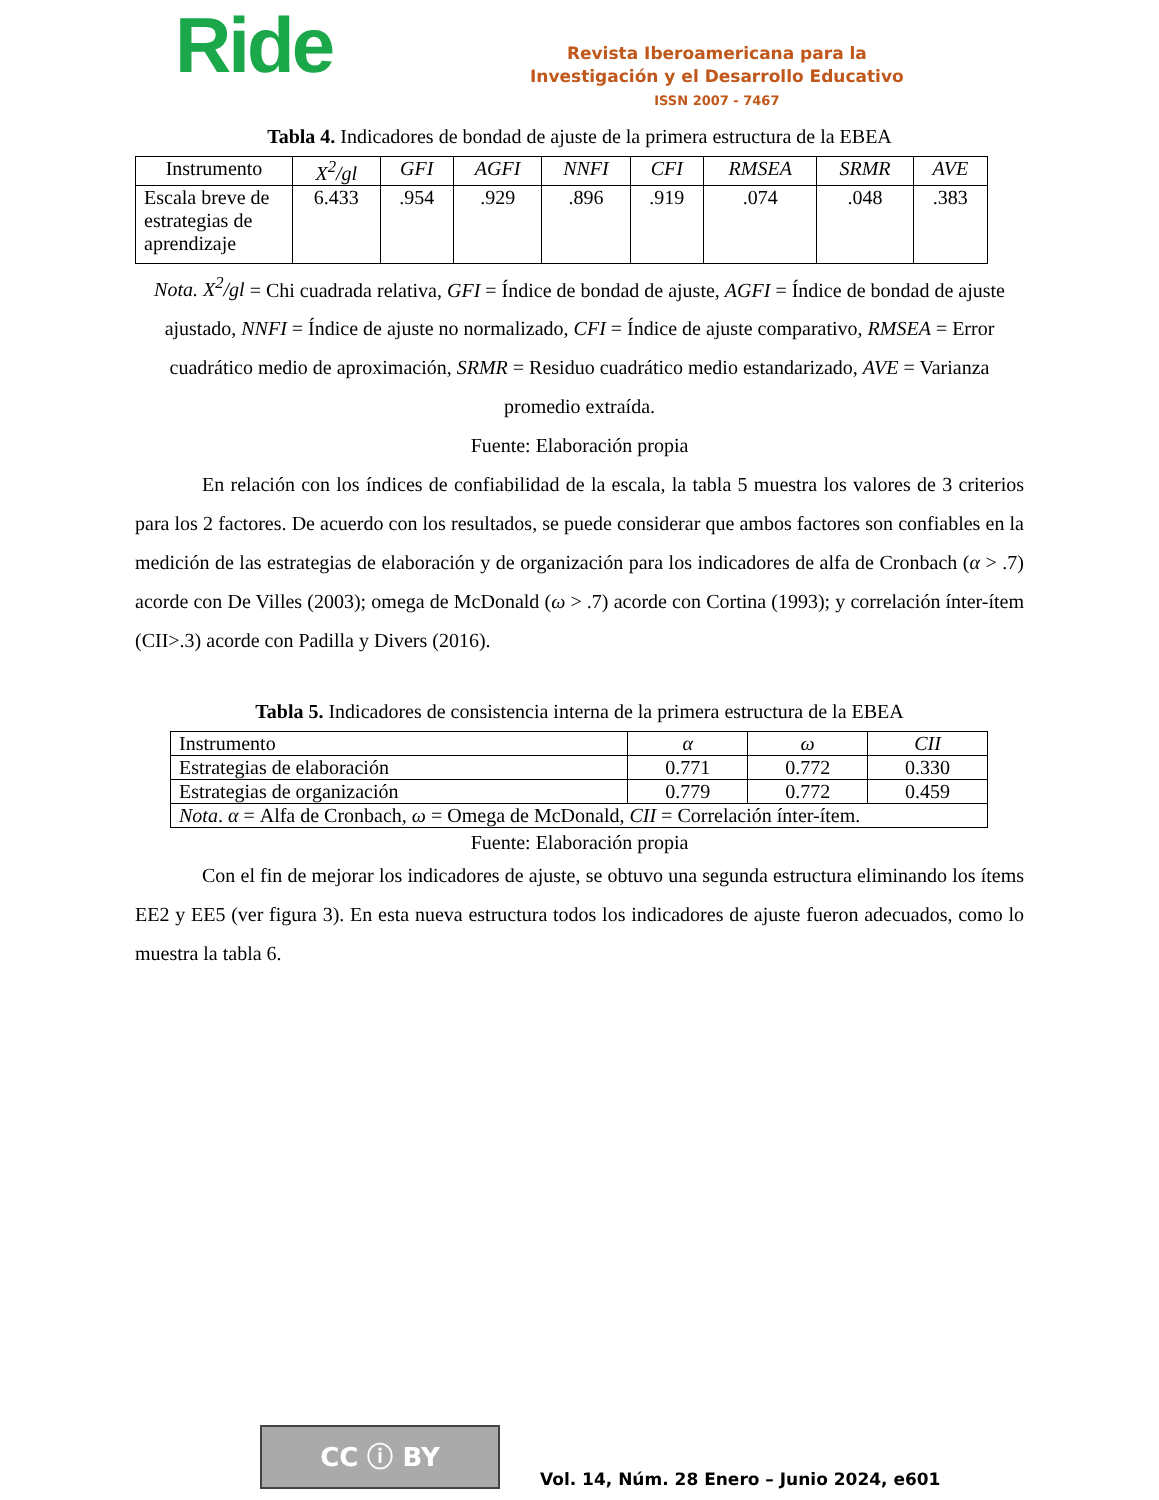Ride
Revista Iberoamericana para la
Investigación y el Desarrollo Educativo
ISSN 2007 - 7467
Tabla 4. Indicadores de bondad de ajuste de la primera estructura de la EBEA
| Instrumento | X<sup>2</sup>/gl | GFI | AGFI | NNFI | CFI | RMSEA | SRMR | AVE |
| --- | --- | --- | --- | --- | --- | --- | --- | --- |
| Escala breve de estrategias de aprendizaje | 6.433 | .954 | .929 | .896 | .919 | .074 | .048 | .383 |
Nota. X<sup>2</sup>/gl = Chi cuadrada relativa, GFI = Índice de bondad de ajuste, AGFI = Índice de bondad de ajuste ajustado, NNFI = Índice de ajuste no normalizado, CFI = Índice de ajuste comparativo, RMSEA = Error cuadrático medio de aproximación, SRMR = Residuo cuadrático medio estandarizado, AVE = Varianza promedio extraída.
Fuente: Elaboración propia
En relación con los índices de confiabilidad de la escala, la tabla 5 muestra los valores de 3 criterios para los 2 factores. De acuerdo con los resultados, se puede considerar que ambos factores son confiables en la medición de las estrategias de elaboración y de organización para los indicadores de alfa de Cronbach (α > .7) acorde con De Villes (2003); omega de McDonald (ω > .7) acorde con Cortina (1993); y correlación ínter-ítem (CII>.3) acorde con Padilla y Divers (2016).
Tabla 5. Indicadores de consistencia interna de la primera estructura de la EBEA
| Instrumento | α | ω | CII |
| Estrategias de elaboración | 0.771 | 0.772 | 0.330 |
| Estrategias de organización | 0.779 | 0.772 | 0.459 |
| Nota . α = Alfa de Cronbach, ω = Omega de McDonald, CII = Correlación ínter-ítem. | | | |
Fuente: Elaboración propia
Con el fin de mejorar los indicadores de ajuste, se obtuvo una segunda estructura eliminando los ítems EE2 y EE5 (ver figura 3). En esta nueva estructura todos los indicadores de ajuste fueron adecuados, como lo muestra la tabla 6.
CC ⓘ BY
Vol. 14, Núm. 28 Enero – Junio 2024, e601